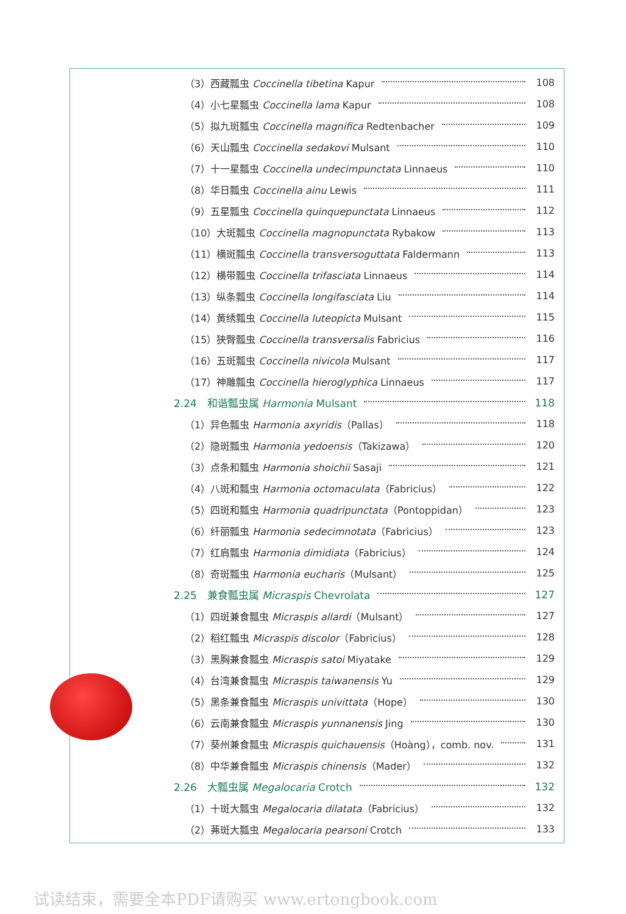（3）西藏瓢虫 Coccinella tibetina Kapur 108
（4）小七星瓢虫 Coccinella lama Kapur 108
（5）拟九斑瓢虫 Coccinella magnifica Redtenbacher 109
（6）天山瓢虫 Coccinella sedakovi Mulsant 110
（7）十一星瓢虫 Coccinella undecimpunctata Linnaeus 110
（8）华日瓢虫 Coccinella ainu Lewis 111
（9）五星瓢虫 Coccinella quinquepunctata Linnaeus 112
（10）大斑瓢虫 Coccinella magnopunctata Rybakow 113
（11）横斑瓢虫 Coccinella transversoguttata Faldermann 113
（12）横带瓢虫 Coccinella trifasciata Linnaeus 114
（13）纵条瓢虫 Coccinella longifasciata Liu 114
（14）黄绣瓢虫 Coccinella luteopicta Mulsant 115
（15）狭臀瓢虫 Coccinella transversalis Fabricius 116
（16）五斑瓢虫 Coccinella nivicola Mulsant 117
（17）神雕瓢虫 Coccinella hieroglyphica Linnaeus 117
2.24　和谐瓢虫属 Harmonia Mulsant 118
（1）异色瓢虫 Harmonia axyridis（Pallas） 118
（2）隐斑瓢虫 Harmonia yedoensis（Takizawa） 120
（3）点条和瓢虫 Harmonia shoichii Sasaji 121
（4）八斑和瓢虫 Harmonia octomaculata（Fabricius） 122
（5）四斑和瓢虫 Harmonia quadripunctata（Pontoppidan） 123
（6）纤丽瓢虫 Harmonia sedecimnotata（Fabricius） 123
（7）红肩瓢虫 Harmonia dimidiata（Fabricius） 124
（8）奇斑瓢虫 Harmonia eucharis（Mulsant） 125
2.25　兼食瓢虫属 Micraspis Chevrolata 127
（1）四斑兼食瓢虫 Micraspis allardi（Mulsant） 127
（2）稻红瓢虫 Micraspis discolor（Fabricius） 128
（3）黑胸兼食瓢虫 Micraspis satoi Miyatake 129
（4）台湾兼食瓢虫 Micraspis taiwanensis Yu 129
（5）黑条兼食瓢虫 Micraspis univittata（Hope） 130
（6）云南兼食瓢虫 Micraspis yunnanensis Jing 130
（7）葵州兼食瓢虫 Micraspis quichauensis（Hoàng），comb. nov. 131
（8）中华兼食瓢虫 Micraspis chinensis（Mader） 132
2.26　大瓢虫属 Megalocaria Crotch 132
（1）十斑大瓢虫 Megalocaria dilatata（Fabricius） 132
（2）茀斑大瓢虫 Megalocaria pearsoni Crotch 133
试读结束，需要全本PDF请购买 www.ertongbook.com